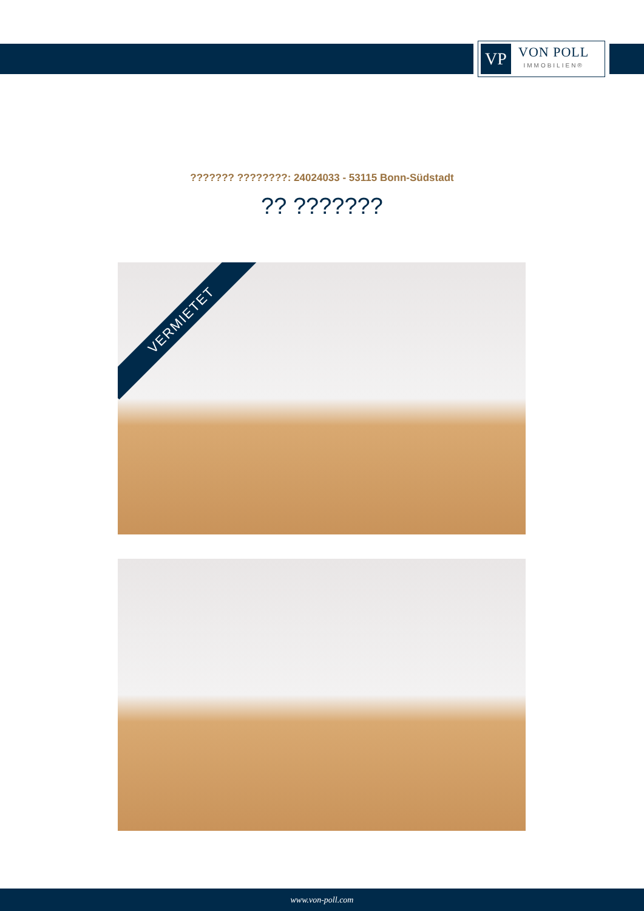VP
VON POLL
IMMOBILIEN®
??????? ????????: 24024033 - 53115 Bonn-Südstadt
?? ???????
VERMIETET
www.von-poll.com